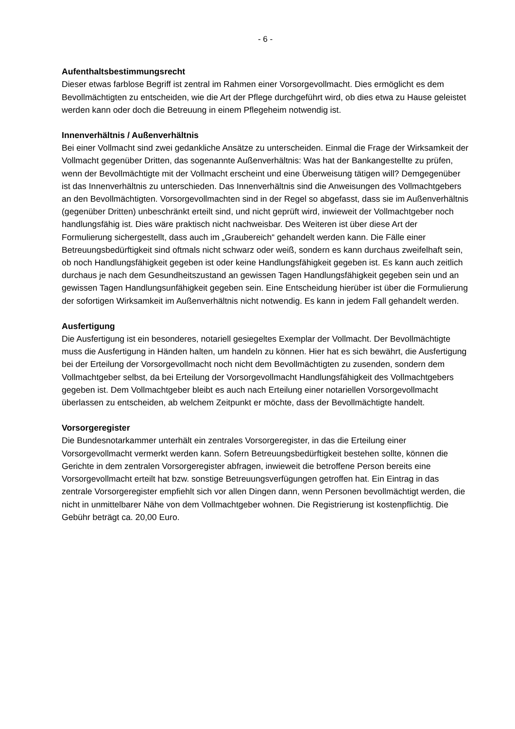- 6 -
Aufenthaltsbestimmungsrecht
Dieser etwas farblose Begriff ist zentral im Rahmen einer Vorsorgevollmacht. Dies ermöglicht es dem Bevollmächtigten zu entscheiden, wie die Art der Pflege durchgeführt wird, ob dies etwa zu Hause geleistet werden kann oder doch die Betreuung in einem Pflegeheim notwendig ist.
Innenverhältnis / Außenverhältnis
Bei einer Vollmacht sind zwei gedankliche Ansätze zu unterscheiden. Einmal die Frage der Wirksamkeit der Vollmacht gegenüber Dritten, das sogenannte Außenverhältnis: Was hat der Bankangestellte zu prüfen, wenn der Bevollmächtigte mit der Vollmacht erscheint und eine Überweisung tätigen will? Demgegenüber ist das Innenverhältnis zu unterschieden. Das Innenverhältnis sind die Anweisungen des Vollmachtgebers an den Bevollmächtigten. Vorsorgevollmachten sind in der Regel so abgefasst, dass sie im Außenverhältnis (gegenüber Dritten) unbeschränkt erteilt sind, und nicht geprüft wird, inwieweit der Vollmachtgeber noch handlungsfähig ist. Dies wäre praktisch nicht nachweisbar. Des Weiteren ist über diese Art der Formulierung sichergestellt, dass auch im „Graubereich“ gehandelt werden kann. Die Fälle einer Betreuungsbedürftigkeit sind oftmals nicht schwarz oder weiß, sondern es kann durchaus zweifelhaft sein, ob noch Handlungsfähigkeit gegeben ist oder keine Handlungsfähigkeit gegeben ist. Es kann auch zeitlich durchaus je nach dem Gesundheitszustand an gewissen Tagen Handlungsfähigkeit gegeben sein und an gewissen Tagen Handlungsunfähigkeit gegeben sein. Eine Entscheidung hierüber ist über die Formulierung der sofortigen Wirksamkeit im Außenverhältnis nicht notwendig. Es kann in jedem Fall gehandelt werden.
Ausfertigung
Die Ausfertigung ist ein besonderes, notariell gesiegeltes Exemplar der Vollmacht. Der Bevollmächtigte muss die Ausfertigung in Händen halten, um handeln zu können. Hier hat es sich bewährt, die Ausfertigung bei der Erteilung der Vorsorgevollmacht noch nicht dem Bevollmächtigten zu zusenden, sondern dem Vollmachtgeber selbst, da bei Erteilung der Vorsorgevollmacht Handlungsfähigkeit des Vollmachtgebers gegeben ist. Dem Vollmachtgeber bleibt es auch nach Erteilung einer notariellen Vorsorgevollmacht überlassen zu entscheiden, ab welchem Zeitpunkt er möchte, dass der Bevollmächtigte handelt.
Vorsorgeregister
Die Bundesnotarkammer unterhält ein zentrales Vorsorgeregister, in das die Erteilung einer Vorsorgevollmacht vermerkt werden kann. Sofern Betreuungsbedürftigkeit bestehen sollte, können die Gerichte in dem zentralen Vorsorgeregister abfragen, inwieweit die betroffene Person bereits eine Vorsorgevollmacht erteilt hat bzw. sonstige Betreuungsverfügungen getroffen hat. Ein Eintrag in das zentrale Vorsorgeregister empfiehlt sich vor allen Dingen dann, wenn Personen bevollmächtigt werden, die nicht in unmittelbarer Nähe von dem Vollmachtgeber wohnen. Die Registrierung ist kostenpflichtig. Die Gebühr beträgt ca. 20,00 Euro.